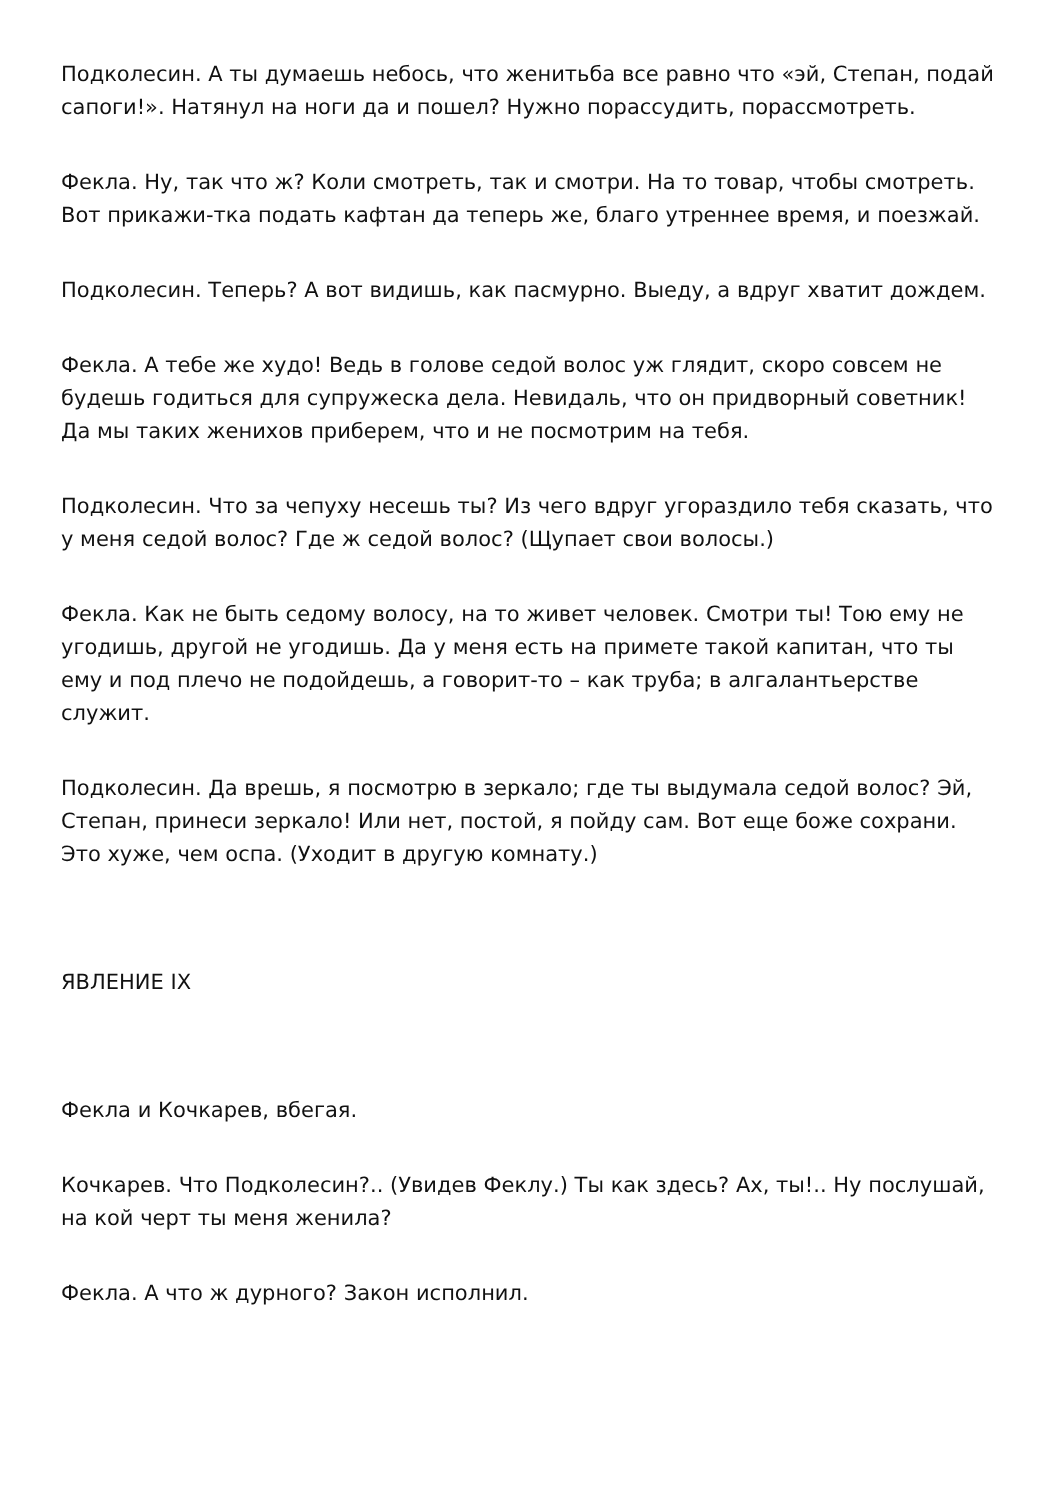Подколесин. А ты думаешь небось, что женитьба все равно что «эй, Степан, подай сапоги!». Натянул на ноги да и пошел? Нужно порассудить, порассмотреть.
Фекла. Ну, так что ж? Коли смотреть, так и смотри. На то товар, чтобы смотреть. Вот прикажи-тка подать кафтан да теперь же, благо утреннее время, и поезжай.
Подколесин. Теперь? А вот видишь, как пасмурно. Выеду, а вдруг хватит дождем.
Фекла. А тебе же худо! Ведь в голове седой волос уж глядит, скоро совсем не будешь годиться для супружеска дела. Невидаль, что он придворный советник! Да мы таких женихов приберем, что и не посмотрим на тебя.
Подколесин. Что за чепуху несешь ты? Из чего вдруг угораздило тебя сказать, что у меня седой волос? Где ж седой волос? (Щупает свои волосы.)
Фекла. Как не быть седому волосу, на то живет человек. Смотри ты! Тою ему не угодишь, другой не угодишь. Да у меня есть на примете такой капитан, что ты ему и под плечо не подойдешь, а говорит-то – как труба; в алгалантьерстве служит.
Подколесин. Да врешь, я посмотрю в зеркало; где ты выдумала седой волос? Эй, Степан, принеси зеркало! Или нет, постой, я пойду сам. Вот еще боже сохрани. Это хуже, чем оспа. (Уходит в другую комнату.)
ЯВЛЕНИЕ IX
Фекла и Кочкарев, вбегая.
Кочкарев. Что Подколесин?.. (Увидев Феклу.) Ты как здесь? Ах, ты!.. Ну послушай, на кой черт ты меня женила?
Фекла. А что ж дурного? Закон исполнил.